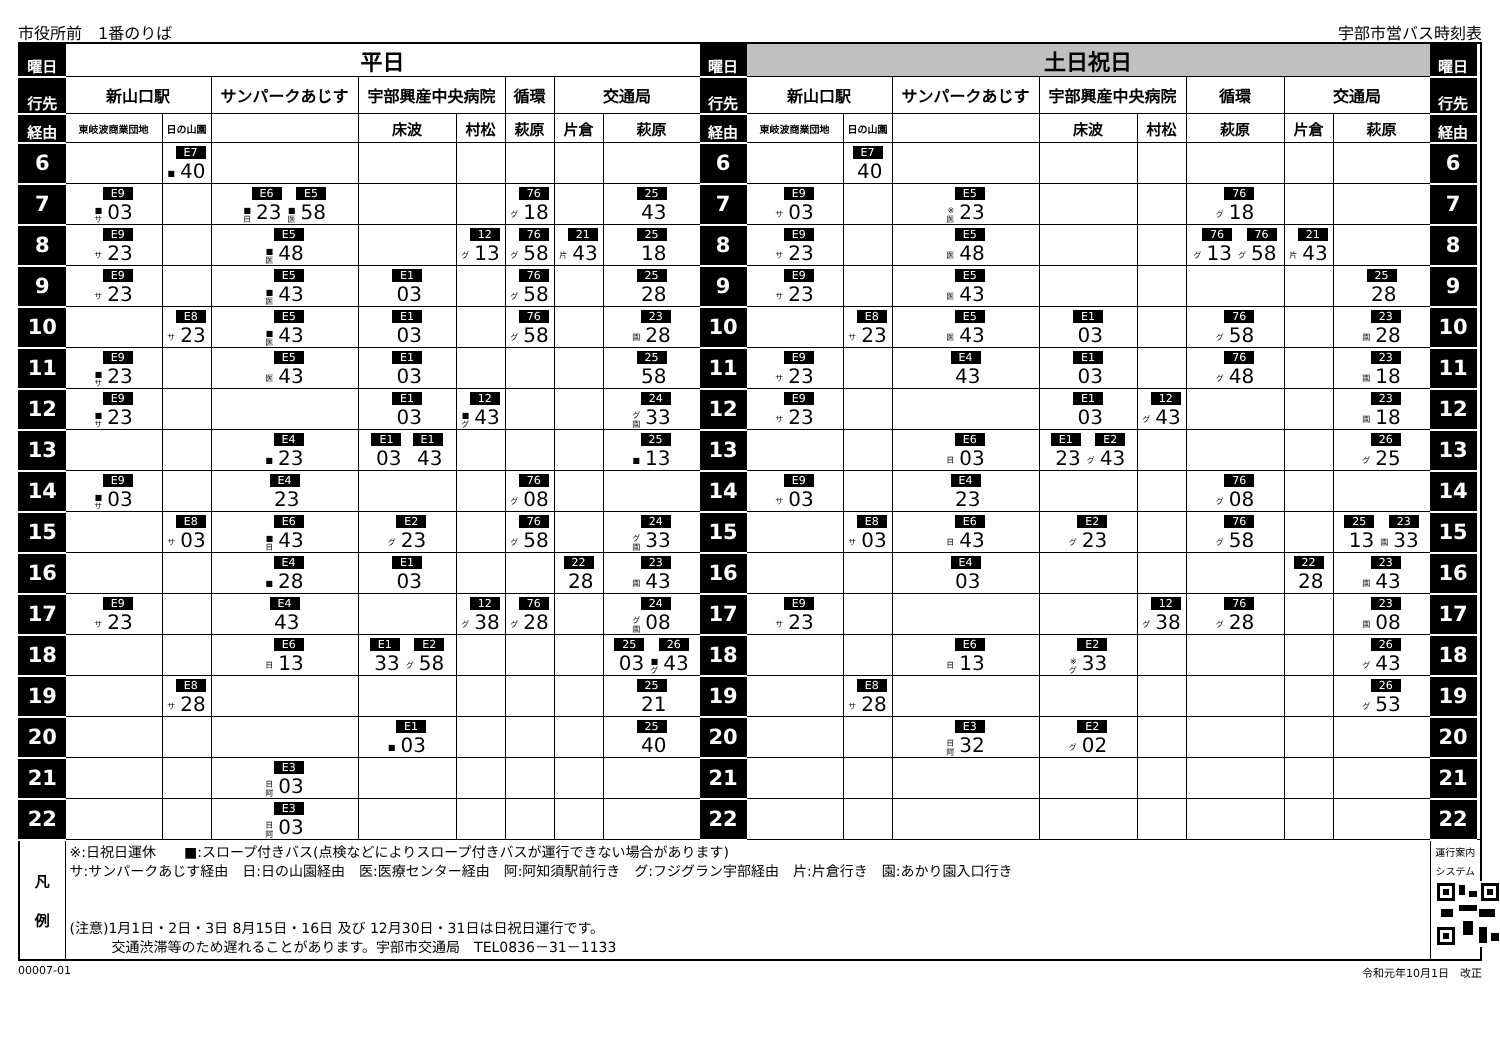市役所前　1番のりば 宇部市営バス時刻表
| 曜日 | 平日 | | | | | | | | 曜日 | 土日祝日 | | | | | | | | 曜日 |
| --- | --- | --- | --- | --- | --- | --- | --- | --- | --- | --- | --- | --- | --- | --- | --- | --- | --- | --- |
| 行先 | 新山口駅 | | サンパークあじす | 宇部興産中央病院 | | 循環 | 交通局 | | 行先 | 新山口駅 | | サンパークあじす | 宇部興産中央病院 | | 循環 | 交通局 | | 行先 |
| 経由 | 東岐波商業団地 | 日の山園 | | 床波 | 村松 | 萩原 | 片倉 | 萩原 | 経由 | 東岐波商業団地 | 日の山園 | | 床波 | 村松 | 萩原 | 片倉 | 萩原 | 経由 |
| 6 | | E7 ■ 40 | | | | | | | 6 | | E7 40 | | | | | | | 6 |
| 7 | E9 ■ サ 03 | | E6 ■ 日 23 E5 ■ 医 58 | | | 76 グ 18 | | 25 43 | 7 | E9 サ 03 | | E5 ※ 医 23 | | | 76 グ 18 | | | 7 |
| 8 | E9 サ 23 | | E5 ■ 医 48 | | 12 グ 13 | 76 グ 58 | 21 片 43 | 25 18 | 8 | E9 サ 23 | | E5 医 48 | | | 76 グ 13 76 グ 58 | 21 片 43 | | 8 |
| 9 | E9 サ 23 | | E5 ■ 医 43 | E1 03 | | 76 グ 58 | | 25 28 | 9 | E9 サ 23 | | E5 医 43 | | | | | 25 28 | 9 |
| 10 | | E8 サ 23 | E5 ■ 医 43 | E1 03 | | 76 グ 58 | | 23 園 28 | 10 | | E8 サ 23 | E5 医 43 | E1 03 | | 76 グ 58 | | 23 園 28 | 10 |
| 11 | E9 ■ サ 23 | | E5 医 43 | E1 03 | | | | 25 58 | 11 | E9 サ 23 | | E4 43 | E1 03 | | 76 グ 48 | | 23 園 18 | 11 |
| 12 | E9 ■ サ 23 | | | E1 03 | 12 ■ グ 43 | | | 24 グ 園 33 | 12 | E9 サ 23 | | | E1 03 | 12 グ 43 | | | 23 園 18 | 12 |
| 13 | | | E4 ■ 23 | E1 03 E1 43 | | | | 25 ■ 13 | 13 | | | E6 日 03 | E1 23 E2 グ 43 | | | | 26 グ 25 | 13 |
| 14 | E9 ■ サ 03 | | E4 23 | | | 76 グ 08 | | | 14 | E9 サ 03 | | E4 23 | | | 76 グ 08 | | | 14 |
| 15 | | E8 サ 03 | E6 ■ 日 43 | E2 グ 23 | | 76 グ 58 | | 24 グ 園 33 | 15 | | E8 サ 03 | E6 日 43 | E2 グ 23 | | 76 グ 58 | | 25 13 23 園 33 | 15 |
| 16 | | | E4 ■ 28 | E1 03 | | | 22 28 | 23 園 43 | 16 | | | E4 03 | | | | 22 28 | 23 園 43 | 16 |
| 17 | E9 サ 23 | | E4 43 | | 12 グ 38 | 76 グ 28 | | 24 グ 園 08 | 17 | E9 サ 23 | | | | 12 グ 38 | 76 グ 28 | | 23 園 08 | 17 |
| 18 | | | E6 日 13 | E1 33 E2 グ 58 | | | | 25 03 26 ■ グ 43 | 18 | | | E6 日 13 | E2 ※ グ 33 | | | | 26 グ 43 | 18 |
| 19 | | E8 サ 28 | | | | | | 25 21 | 19 | | E8 サ 28 | | | | | | 26 グ 53 | 19 |
| 20 | | | | E1 ■ 03 | | | | 25 40 | 20 | | | E3 日 阿 32 | E2 グ 02 | | | | | 20 |
| 21 | | | E3 日 阿 03 | | | | | | 21 | | | | | | | | | 21 |
| 22 | | | E3 日 阿 03 | | | | | | 22 | | | | | | | | | 22 |
| 凡 例 | ※:日祝日運休 ■:スロープ付きバス(点検などによりスロープ付きバスが運行できない場合があります) サ:サンパークあじす経由 日:日の山園経由 医:医療センター経由 阿:阿知須駅前行き グ:フジグラン宇部経由 片:片倉行き 園:あかり園入口行き (注意)1月1日・2日・3日 8月15日・16日 及び 12月30日・31日は日祝日運行です。 交通渋滞等のため遅れることがあります。宇部市交通局 TEL0836－31－1133 | | | | | | | | | | | | | | | | | 運行案内システム |
00007-01 令和元年10月1日　改正